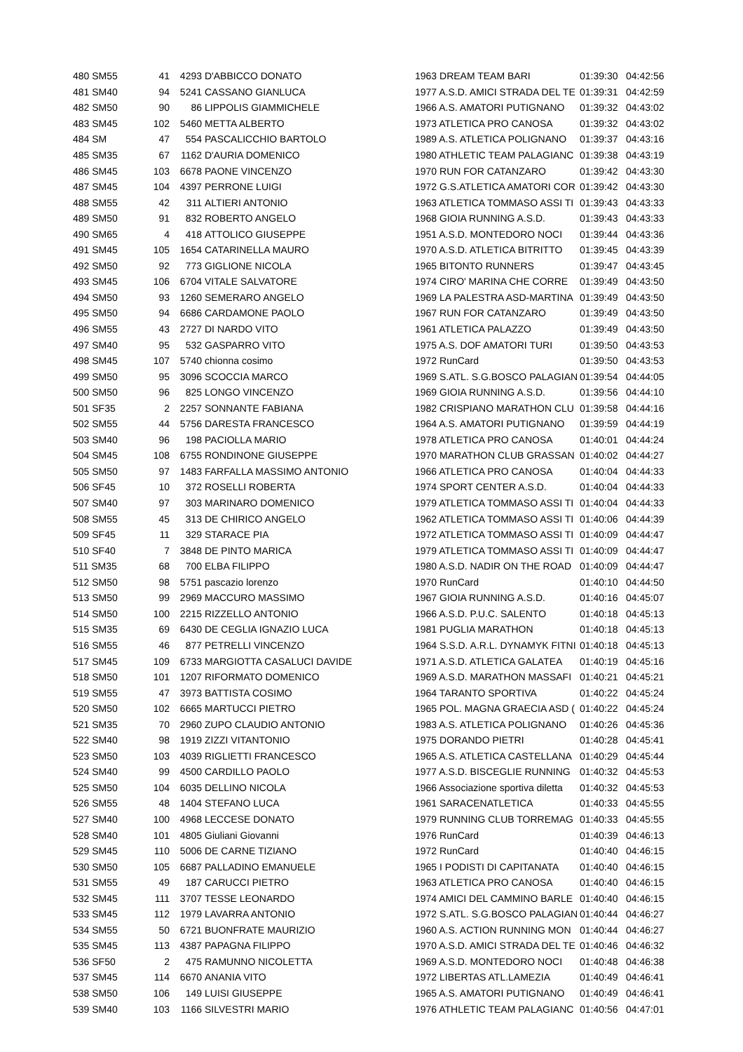| 480 SM55 | 41 | 4293 | D'ABBICCO DONATO | 1963 DREAM TEAM BARI | 01:39:30 | 04:42:56 |
| 481 SM40 | 94 | 5241 | CASSANO GIANLUCA | 1977 A.S.D. AMICI STRADA DEL TE | 01:39:31 | 04:42:59 |
| 482 SM50 | 90 | 86 | LIPPOLIS GIAMMICHELE | 1966 A.S. AMATORI PUTIGNANO | 01:39:32 | 04:43:02 |
| 483 SM45 | 102 | 5460 | METTA ALBERTO | 1973 ATLETICA PRO CANOSA | 01:39:32 | 04:43:02 |
| 484 SM | 47 | 554 | PASCALICCHIO BARTOLO | 1989 A.S. ATLETICA POLIGNANO | 01:39:37 | 04:43:16 |
| 485 SM35 | 67 | 1162 | D'AURIA DOMENICO | 1980 ATHLETIC TEAM PALAGIANC | 01:39:38 | 04:43:19 |
| 486 SM45 | 103 | 6678 | PAONE VINCENZO | 1970 RUN FOR CATANZARO | 01:39:42 | 04:43:30 |
| 487 SM45 | 104 | 4397 | PERRONE LUIGI | 1972 G.S.ATLETICA AMATORI COR | 01:39:42 | 04:43:30 |
| 488 SM55 | 42 | 311 | ALTIERI ANTONIO | 1963 ATLETICA TOMMASO ASSI TI | 01:39:43 | 04:43:33 |
| 489 SM50 | 91 | 832 | ROBERTO ANGELO | 1968 GIOIA RUNNING A.S.D. | 01:39:43 | 04:43:33 |
| 490 SM65 | 4 | 418 | ATTOLICO GIUSEPPE | 1951 A.S.D. MONTEDORO NOCI | 01:39:44 | 04:43:36 |
| 491 SM45 | 105 | 1654 | CATARINELLA MAURO | 1970 A.S.D. ATLETICA BITRITTO | 01:39:45 | 04:43:39 |
| 492 SM50 | 92 | 773 | GIGLIONE NICOLA | 1965 BITONTO RUNNERS | 01:39:47 | 04:43:45 |
| 493 SM45 | 106 | 6704 | VITALE SALVATORE | 1974 CIRO' MARINA CHE CORRE | 01:39:49 | 04:43:50 |
| 494 SM50 | 93 | 1260 | SEMERARO ANGELO | 1969 LA PALESTRA ASD-MARTINA | 01:39:49 | 04:43:50 |
| 495 SM50 | 94 | 6686 | CARDAMONE PAOLO | 1967 RUN FOR CATANZARO | 01:39:49 | 04:43:50 |
| 496 SM55 | 43 | 2727 | DI NARDO VITO | 1961 ATLETICA PALAZZO | 01:39:49 | 04:43:50 |
| 497 SM40 | 95 | 532 | GASPARRO VITO | 1975 A.S. DOF AMATORI TURI | 01:39:50 | 04:43:53 |
| 498 SM45 | 107 | 5740 | chionna cosimo | 1972 RunCard | 01:39:50 | 04:43:53 |
| 499 SM50 | 95 | 3096 | SCOCCIA MARCO | 1969 S.ATL. S.G.BOSCO PALAGIAN | 01:39:54 | 04:44:05 |
| 500 SM50 | 96 | 825 | LONGO VINCENZO | 1969 GIOIA RUNNING A.S.D. | 01:39:56 | 04:44:10 |
| 501 SF35 | 2 | 2257 | SONNANTE FABIANA | 1982 CRISPIANO MARATHON CLU | 01:39:58 | 04:44:16 |
| 502 SM55 | 44 | 5756 | DARESTA FRANCESCO | 1964 A.S. AMATORI PUTIGNANO | 01:39:59 | 04:44:19 |
| 503 SM40 | 96 | 198 | PACIOLLA MARIO | 1978 ATLETICA PRO CANOSA | 01:40:01 | 04:44:24 |
| 504 SM45 | 108 | 6755 | RONDINONE GIUSEPPE | 1970 MARATHON CLUB GRASSAN | 01:40:02 | 04:44:27 |
| 505 SM50 | 97 | 1483 | FARFALLA MASSIMO ANTONIO | 1966 ATLETICA PRO CANOSA | 01:40:04 | 04:44:33 |
| 506 SF45 | 10 | 372 | ROSELLI ROBERTA | 1974 SPORT CENTER A.S.D. | 01:40:04 | 04:44:33 |
| 507 SM40 | 97 | 303 | MARINARO DOMENICO | 1979 ATLETICA TOMMASO ASSI TI | 01:40:04 | 04:44:33 |
| 508 SM55 | 45 | 313 | DE CHIRICO ANGELO | 1962 ATLETICA TOMMASO ASSI TI | 01:40:06 | 04:44:39 |
| 509 SF45 | 11 | 329 | STARACE PIA | 1972 ATLETICA TOMMASO ASSI TI | 01:40:09 | 04:44:47 |
| 510 SF40 | 7 | 3848 | DE PINTO MARICA | 1979 ATLETICA TOMMASO ASSI TI | 01:40:09 | 04:44:47 |
| 511 SM35 | 68 | 700 | ELBA FILIPPO | 1980 A.S.D. NADIR ON THE ROAD | 01:40:09 | 04:44:47 |
| 512 SM50 | 98 | 5751 | pascazio lorenzo | 1970 RunCard | 01:40:10 | 04:44:50 |
| 513 SM50 | 99 | 2969 | MACCURO MASSIMO | 1967 GIOIA RUNNING A.S.D. | 01:40:16 | 04:45:07 |
| 514 SM50 | 100 | 2215 | RIZZELLO ANTONIO | 1966 A.S.D. P.U.C. SALENTO | 01:40:18 | 04:45:13 |
| 515 SM35 | 69 | 6430 | DE CEGLIA IGNAZIO LUCA | 1981 PUGLIA MARATHON | 01:40:18 | 04:45:13 |
| 516 SM55 | 46 | 877 | PETRELLI VINCENZO | 1964 S.S.D. A.R.L. DYNAMYK FITNI | 01:40:18 | 04:45:13 |
| 517 SM45 | 109 | 6733 | MARGIOTTA CASALUCI DAVIDE | 1971 A.S.D. ATLETICA GALATEA | 01:40:19 | 04:45:16 |
| 518 SM50 | 101 | 1207 | RIFORMATO DOMENICO | 1969 A.S.D. MARATHON MASSAFI | 01:40:21 | 04:45:21 |
| 519 SM55 | 47 | 3973 | BATTISTA COSIMO | 1964 TARANTO SPORTIVA | 01:40:22 | 04:45:24 |
| 520 SM50 | 102 | 6665 | MARTUCCI PIETRO | 1965 POL. MAGNA GRAECIA ASD ( | 01:40:22 | 04:45:24 |
| 521 SM35 | 70 | 2960 | ZUPO CLAUDIO ANTONIO | 1983 A.S. ATLETICA POLIGNANO | 01:40:26 | 04:45:36 |
| 522 SM40 | 98 | 1919 | ZIZZI VITANTONIO | 1975 DORANDO PIETRI | 01:40:28 | 04:45:41 |
| 523 SM50 | 103 | 4039 | RIGLIETTI FRANCESCO | 1965 A.S. ATLETICA CASTELLANA | 01:40:29 | 04:45:44 |
| 524 SM40 | 99 | 4500 | CARDILLO PAOLO | 1977 A.S.D. BISCEGLIE RUNNING | 01:40:32 | 04:45:53 |
| 525 SM50 | 104 | 6035 | DELLINO NICOLA | 1966 Associazione sportiva diletta | 01:40:32 | 04:45:53 |
| 526 SM55 | 48 | 1404 | STEFANO LUCA | 1961 SARACENATLETICA | 01:40:33 | 04:45:55 |
| 527 SM40 | 100 | 4968 | LECCESE DONATO | 1979 RUNNING CLUB TORREMAG | 01:40:33 | 04:45:55 |
| 528 SM40 | 101 | 4805 | Giuliani Giovanni | 1976 RunCard | 01:40:39 | 04:46:13 |
| 529 SM45 | 110 | 5006 | DE CARNE TIZIANO | 1972 RunCard | 01:40:40 | 04:46:15 |
| 530 SM50 | 105 | 6687 | PALLADINO EMANUELE | 1965 I PODISTI DI CAPITANATA | 01:40:40 | 04:46:15 |
| 531 SM55 | 49 | 187 | CARUCCI PIETRO | 1963 ATLETICA PRO CANOSA | 01:40:40 | 04:46:15 |
| 532 SM45 | 111 | 3707 | TESSE LEONARDO | 1974 AMICI DEL CAMMINO BARLE | 01:40:40 | 04:46:15 |
| 533 SM45 | 112 | 1979 | LAVARRA ANTONIO | 1972 S.ATL. S.G.BOSCO PALAGIAN | 01:40:44 | 04:46:27 |
| 534 SM55 | 50 | 6721 | BUONFRATE MAURIZIO | 1960 A.S. ACTION RUNNING MON | 01:40:44 | 04:46:27 |
| 535 SM45 | 113 | 4387 | PAPAGNA FILIPPO | 1970 A.S.D. AMICI STRADA DEL TE | 01:40:46 | 04:46:32 |
| 536 SF50 | 2 | 475 | RAMUNNO NICOLETTA | 1969 A.S.D. MONTEDORO NOCI | 01:40:48 | 04:46:38 |
| 537 SM45 | 114 | 6670 | ANANIA VITO | 1972 LIBERTAS ATL.LAMEZIA | 01:40:49 | 04:46:41 |
| 538 SM50 | 106 | 149 | LUISI GIUSEPPE | 1965 A.S. AMATORI PUTIGNANO | 01:40:49 | 04:46:41 |
| 539 SM40 | 103 | 1166 | SILVESTRI MARIO | 1976 ATHLETIC TEAM PALAGIANC | 01:40:56 | 04:47:01 |